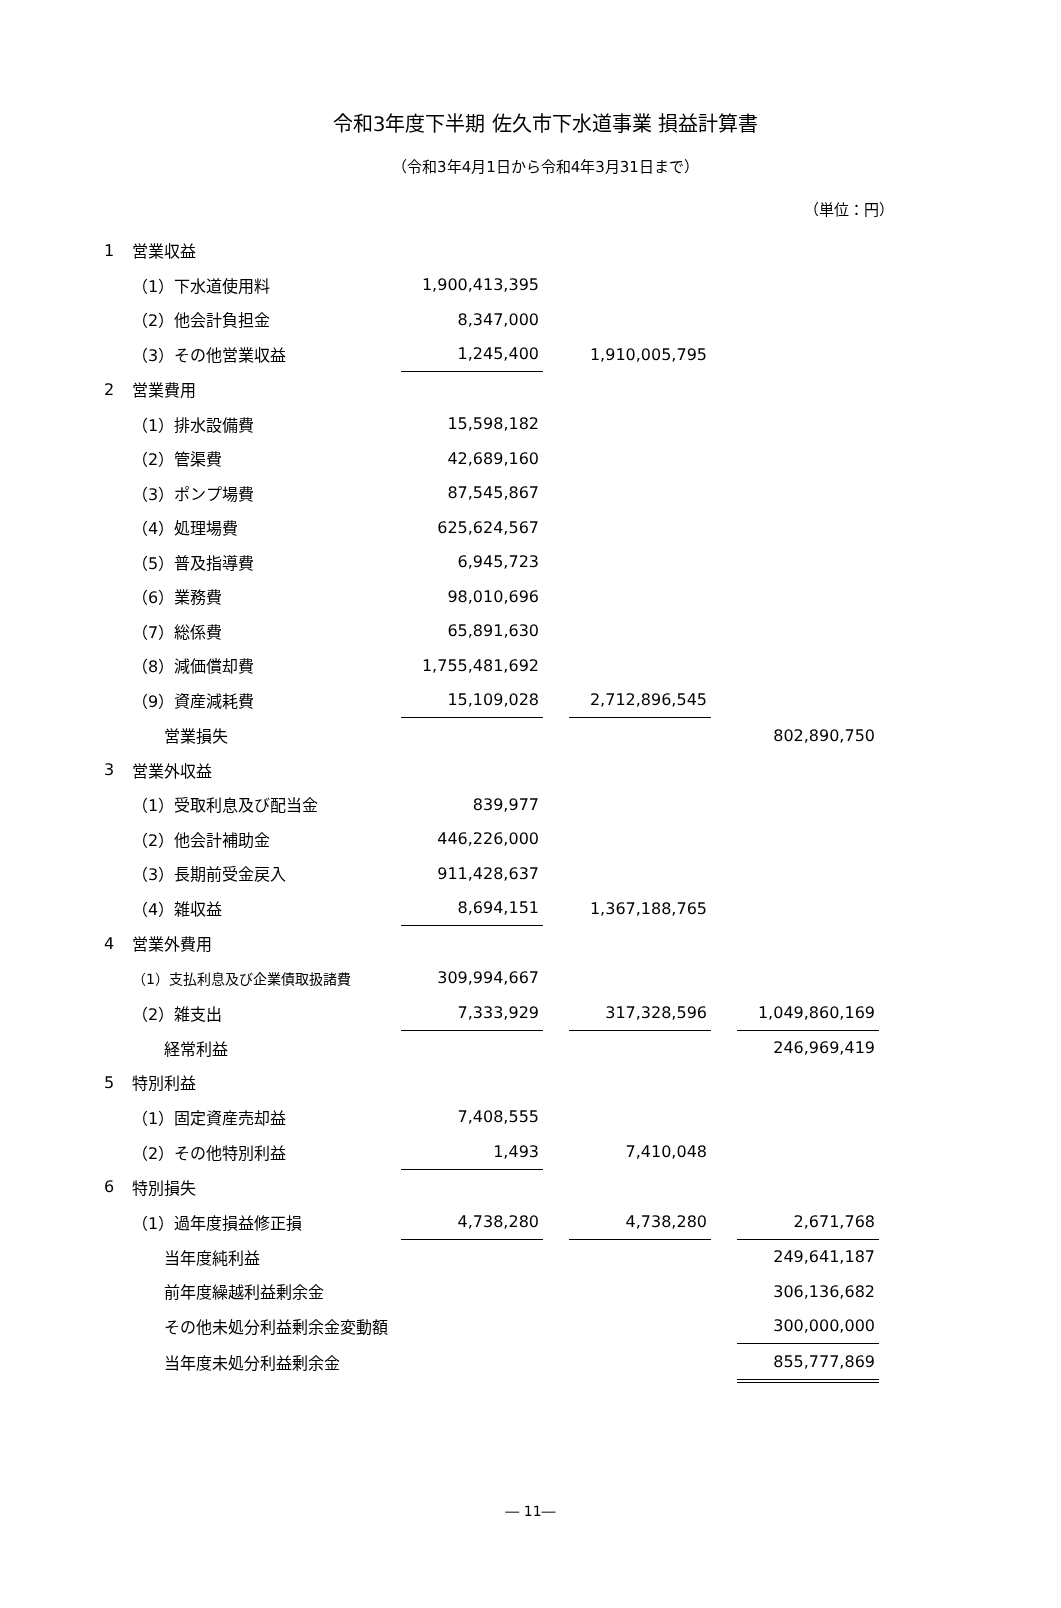令和3年度下半期 佐久市下水道事業 損益計算書
（令和3年4月1日から令和4年3月31日まで）
（単位：円）
| 1 | 営業収益 | | | | | |
| | （1）下水道使用料 | 1,900,413,395 | | | | |
| | （2）他会計負担金 | 8,347,000 | | | | |
| | （3）その他営業収益 | 1,245,400 | | 1,910,005,795 | | |
| 2 | 営業費用 | | | | | |
| | （1）排水設備費 | 15,598,182 | | | | |
| | （2）管渠費 | 42,689,160 | | | | |
| | （3）ポンプ場費 | 87,545,867 | | | | |
| | （4）処理場費 | 625,624,567 | | | | |
| | （5）普及指導費 | 6,945,723 | | | | |
| | （6）業務費 | 98,010,696 | | | | |
| | （7）総係費 | 65,891,630 | | | | |
| | （8）減価償却費 | 1,755,481,692 | | | | |
| | （9）資産減耗費 | 15,109,028 | | 2,712,896,545 | | |
| | 営業損失 | | | | | 802,890,750 |
| 3 | 営業外収益 | | | | | |
| | （1）受取利息及び配当金 | 839,977 | | | | |
| | （2）他会計補助金 | 446,226,000 | | | | |
| | （3）長期前受金戻入 | 911,428,637 | | | | |
| | （4）雑収益 | 8,694,151 | | 1,367,188,765 | | |
| 4 | 営業外費用 | | | | | |
| | （1）支払利息及び企業債取扱諸費 | 309,994,667 | | | | |
| | （2）雑支出 | 7,333,929 | | 317,328,596 | | 1,049,860,169 |
| | 経常利益 | | | | | 246,969,419 |
| 5 | 特別利益 | | | | | |
| | （1）固定資産売却益 | 7,408,555 | | | | |
| | （2）その他特別利益 | 1,493 | | 7,410,048 | | |
| 6 | 特別損失 | | | | | |
| | （1）過年度損益修正損 | 4,738,280 | | 4,738,280 | | 2,671,768 |
| | 当年度純利益 | | | | | 249,641,187 |
| | 前年度繰越利益剰余金 | | | | | 306,136,682 |
| | その他未処分利益剰余金変動額 | | | | | 300,000,000 |
| | 当年度未処分利益剰余金 | | | | | 855,777,869 |
― 11―